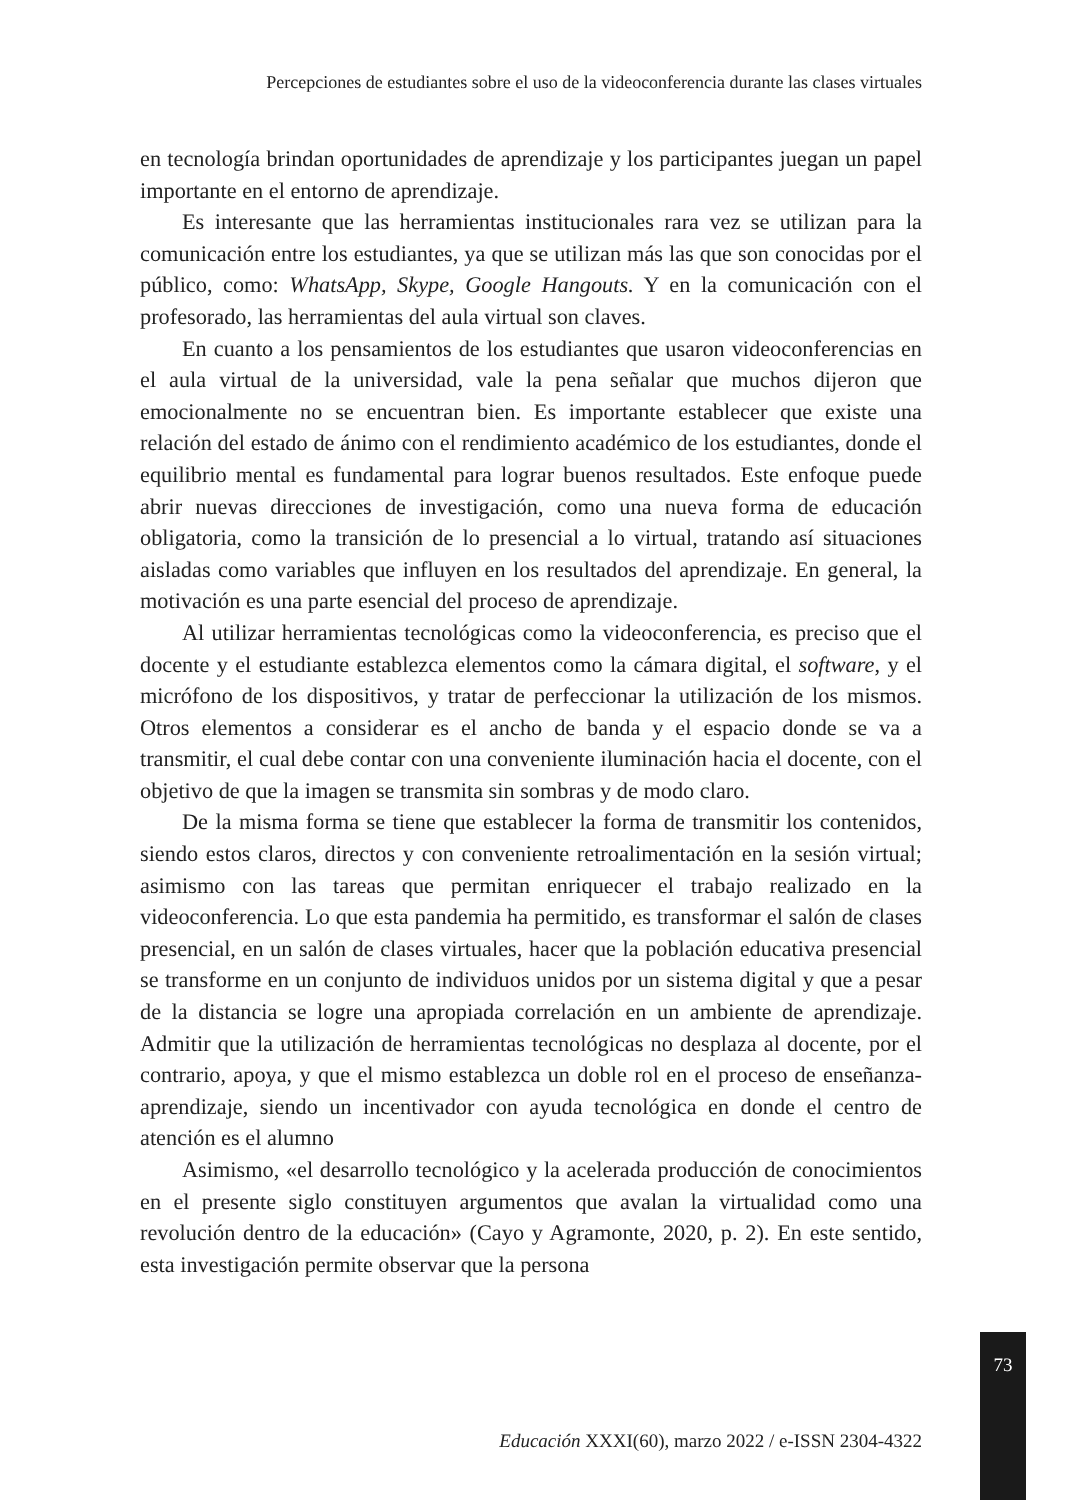Percepciones de estudiantes sobre el uso de la videoconferencia durante las clases virtuales
en tecnología brindan oportunidades de aprendizaje y los participantes juegan un papel importante en el entorno de aprendizaje.
Es interesante que las herramientas institucionales rara vez se utilizan para la comunicación entre los estudiantes, ya que se utilizan más las que son conocidas por el público, como: WhatsApp, Skype, Google Hangouts. Y en la comunicación con el profesorado, las herramientas del aula virtual son claves.
En cuanto a los pensamientos de los estudiantes que usaron videoconferencias en el aula virtual de la universidad, vale la pena señalar que muchos dijeron que emocionalmente no se encuentran bien. Es importante establecer que existe una relación del estado de ánimo con el rendimiento académico de los estudiantes, donde el equilibrio mental es fundamental para lograr buenos resultados. Este enfoque puede abrir nuevas direcciones de investigación, como una nueva forma de educación obligatoria, como la transición de lo presencial a lo virtual, tratando así situaciones aisladas como variables que influyen en los resultados del aprendizaje. En general, la motivación es una parte esencial del proceso de aprendizaje.
Al utilizar herramientas tecnológicas como la videoconferencia, es preciso que el docente y el estudiante establezca elementos como la cámara digital, el software, y el micrófono de los dispositivos, y tratar de perfeccionar la utilización de los mismos. Otros elementos a considerar es el ancho de banda y el espacio donde se va a transmitir, el cual debe contar con una conveniente iluminación hacia el docente, con el objetivo de que la imagen se transmita sin sombras y de modo claro.
De la misma forma se tiene que establecer la forma de transmitir los contenidos, siendo estos claros, directos y con conveniente retroalimentación en la sesión virtual; asimismo con las tareas que permitan enriquecer el trabajo realizado en la videoconferencia. Lo que esta pandemia ha permitido, es transformar el salón de clases presencial, en un salón de clases virtuales, hacer que la población educativa presencial se transforme en un conjunto de individuos unidos por un sistema digital y que a pesar de la distancia se logre una apropiada correlación en un ambiente de aprendizaje. Admitir que la utilización de herramientas tecnológicas no desplaza al docente, por el contrario, apoya, y que el mismo establezca un doble rol en el proceso de enseñanza-aprendizaje, siendo un incentivador con ayuda tecnológica en donde el centro de atención es el alumno
Asimismo, «el desarrollo tecnológico y la acelerada producción de conocimientos en el presente siglo constituyen argumentos que avalan la virtualidad como una revolución dentro de la educación» (Cayo y Agramonte, 2020, p. 2). En este sentido, esta investigación permite observar que la persona
73
Educación XXXI(60), marzo 2022 / e-ISSN 2304-4322